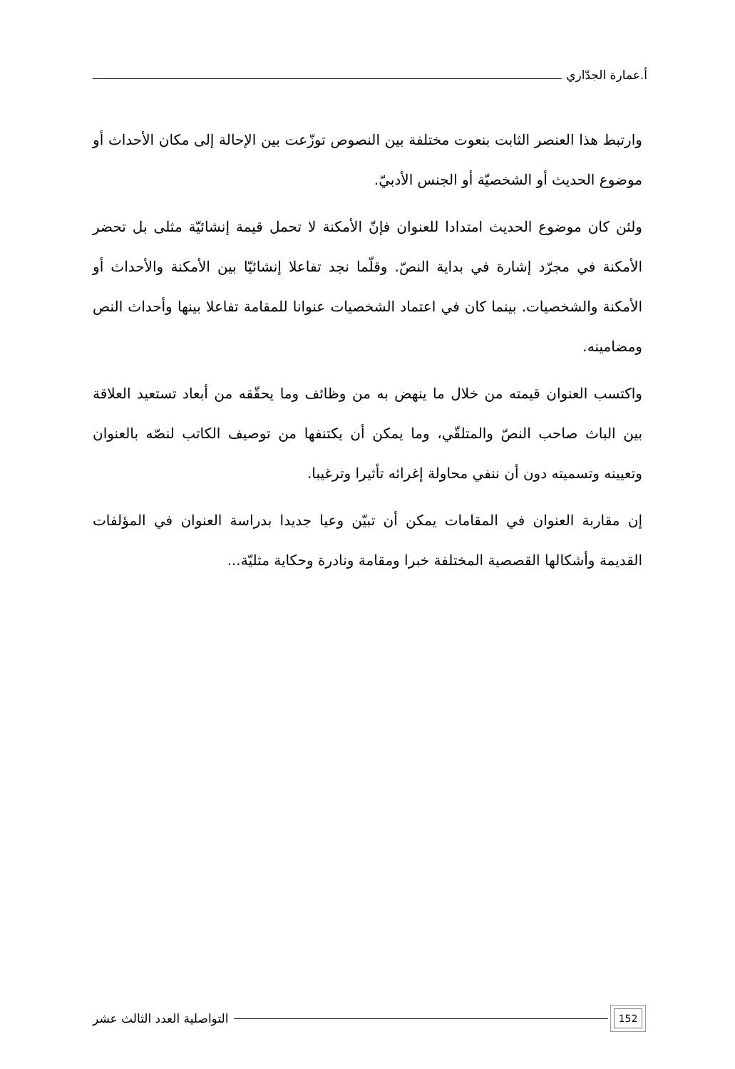أ.عمارة الجدّاري
وارتبط هذا العنصر الثابت بنعوت مختلفة بين النصوص توزّعت بين الإحالة إلى مكان الأحداث أو موضوع الحديث أو الشخصيّة أو الجنس الأدبيّ.
ولئن كان موضوع الحديث امتدادا للعنوان فإنّ الأمكنة لا تحمل قيمة إنشائيّة مثلى بل تحضر الأمكنة في مجرّد إشارة في بداية النصّ. وقلّما نجد تفاعلا إنشائيّا بين الأمكنة والأحداث أو الأمكنة والشخصيات. بينما كان في اعتماد الشخصيات عنوانا للمقامة تفاعلا بينها وأحداث النص ومضامينه.
واكتسب العنوان قيمته من خلال ما ينهض به من وظائف وما يحقّقه من أبعاد تستعيد العلاقة بين الباث صاحب النصّ والمتلقّي، وما يمكن أن يكتنفها من توصيف الكاتب لنصّه بالعنوان وتعيينه وتسميته دون أن ننفي محاولة إغرائه تأثيرا وترغيبا.
إن مقاربة العنوان في المقامات يمكن أن تبيّن وعيا جديدا بدراسة العنوان في المؤلفات القديمة وأشكالها القصصية المختلفة خبرا ومقامة ونادرة وحكاية مثليّة...
152
التواصلية العدد الثالث عشر